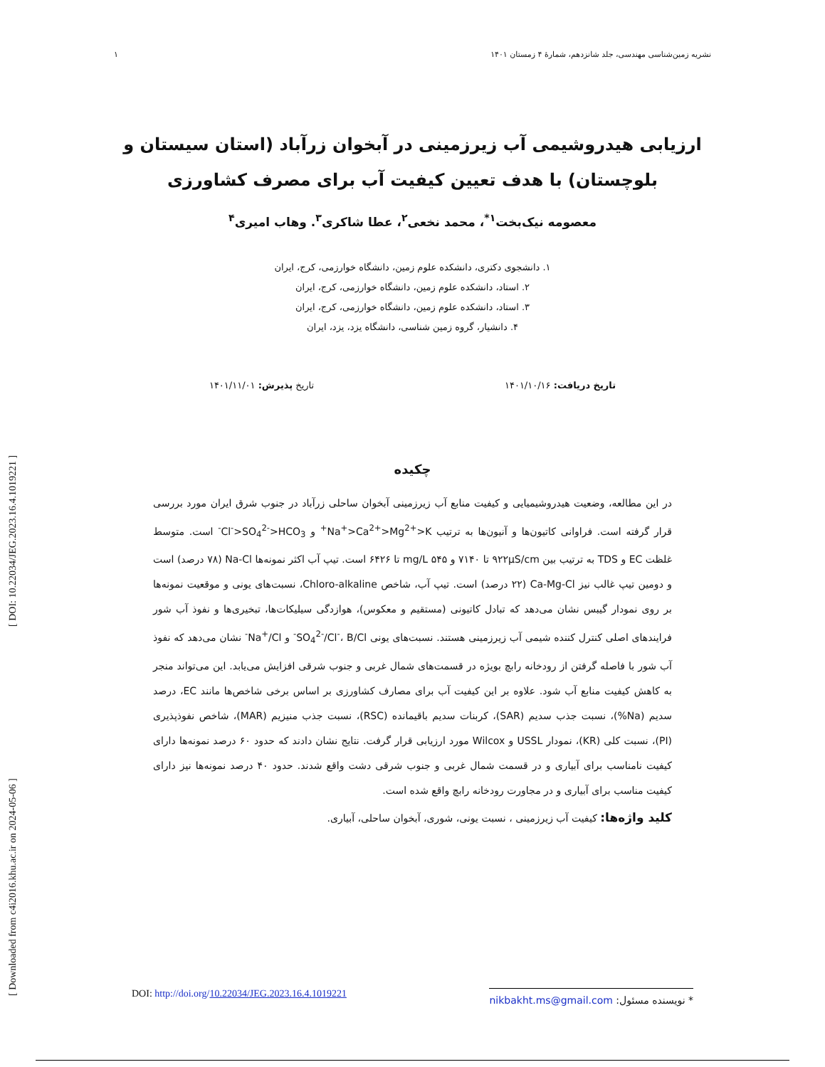[ Downloaded from c4i2016.khu.ac.ir on 2024-05-06 ] [ DOI: 10.22034/JEG.2023.16.4.1019221 ]
نشریه زمین‌شناسی مهندسی، جلد شانزدهم، شمارۀ ۴ زمستان ۱۴۰۱ ۱
ارزیابی هیدروشیمی آب زیرزمینی در آبخوان زرآباد (استان سیستان و بلوچستان) با هدف تعیین کیفیت آب برای مصرف کشاورزی
معصومه نیک‌بخت<sup>۱*</sup>، محمد نخعی<sup>۲</sup>، عطا شاکری<sup>۳</sup>. وهاب امیری<sup>۴</sup>
۱. دانشجوی دکتری، دانشکده علوم زمین، دانشگاه خوارزمی، کرج، ایران
۲. استاد، دانشکده علوم زمین، دانشگاه خوارزمی، کرج، ایران
۳. استاد، دانشکده علوم زمین، دانشگاه خوارزمی، کرج، ایران
۴. دانشیار، گروه زمین شناسی، دانشگاه یزد، یزد، ایران
تاریخ دریافت: ۱۴۰۱/۱۰/۱۶ تاریخ پذیرش: ۱۴۰۱/۱۱/۰۱
چکیده
در این مطالعه، وضعیت هیدروشیمیایی و کیفیت منابع آب زیرزمینی آبخوان ساحلی زرآباد در جنوب شرق ایران مورد بررسی قرار گرفته است. فراوانی کاتیون‌ها و آنیون‌ها به ترتیب Na<sup>+</sup>>Ca<sup>2+</sup>>Mg<sup>2+</sup>>K<sup>+</sup> و Cl<sup>-</sup>>SO<sub>4</sub><sup>2-</sup>>HCO<sub>3</sub><sup>-</sup> است. متوسط غلظت EC و TDS به ترتیب بین ۹۲۲µS/cm تا ۷۱۴۰ و ۵۴۵ mg/L تا ۶۴۲۶ است. تیپ آب اکثر نمونه‌ها Na-Cl (۷۸ درصد) است و دومین تیپ غالب نیز Ca-Mg-Cl (۲۲ درصد) است. تیپ آب، شاخص Chloro-alkaline، نسبت‌های یونی و موقعیت نمونه‌ها بر روی نمودار گیبس نشان می‌دهد که تبادل کاتیونی (مستقیم و معکوس)، هوازدگی سیلیکات‌ها، تبخیری‌ها و نفوذ آب شور فرایندهای اصلی کنترل کننده شیمی آب زیرزمینی هستند. نسبت‌های یونی SO<sub>4</sub><sup>2-</sup>/Cl<sup>-</sup>، B/Cl<sup>-</sup> و Na<sup>+</sup>/Cl<sup>-</sup> نشان می‌دهد که نفوذ آب شور با فاصله گرفتن از رودخانه رابچ بویژه در قسمت‌های شمال غربی و جنوب شرقی افزایش می‌یابد. این می‌تواند منجر به کاهش کیفیت منابع آب شود. علاوه بر این کیفیت آب برای مصارف کشاورزی بر اساس برخی شاخص‌ها مانند EC، درصد سدیم (Na%)، نسبت جذب سدیم (SAR)، کربنات سدیم باقیمانده (RSC)، نسبت جذب منیزیم (MAR)، شاخص نفوذپذیری (PI)، نسبت کلی (KR)، نمودار USSL و Wilcox مورد ارزیابی قرار گرفت. نتایج نشان دادند که حدود ۶۰ درصد نمونه‌ها دارای کیفیت نامناسب برای آبیاری و در قسمت شمال غربی و جنوب شرقی دشت واقع شدند. حدود ۴۰ درصد نمونه‌ها نیز دارای کیفیت مناسب برای آبیاری و در مجاورت رودخانه رابچ واقع شده است.
کلید واژه‌ها: کیفیت آب زیرزمینی ، نسبت یونی، شوری، آبخوان ساحلی، آبیاری.
* نویسنده مسئول: nikbakht.ms@gmail.com DOI: http://doi.org/10.22034/JEG.2023.16.4.1019221